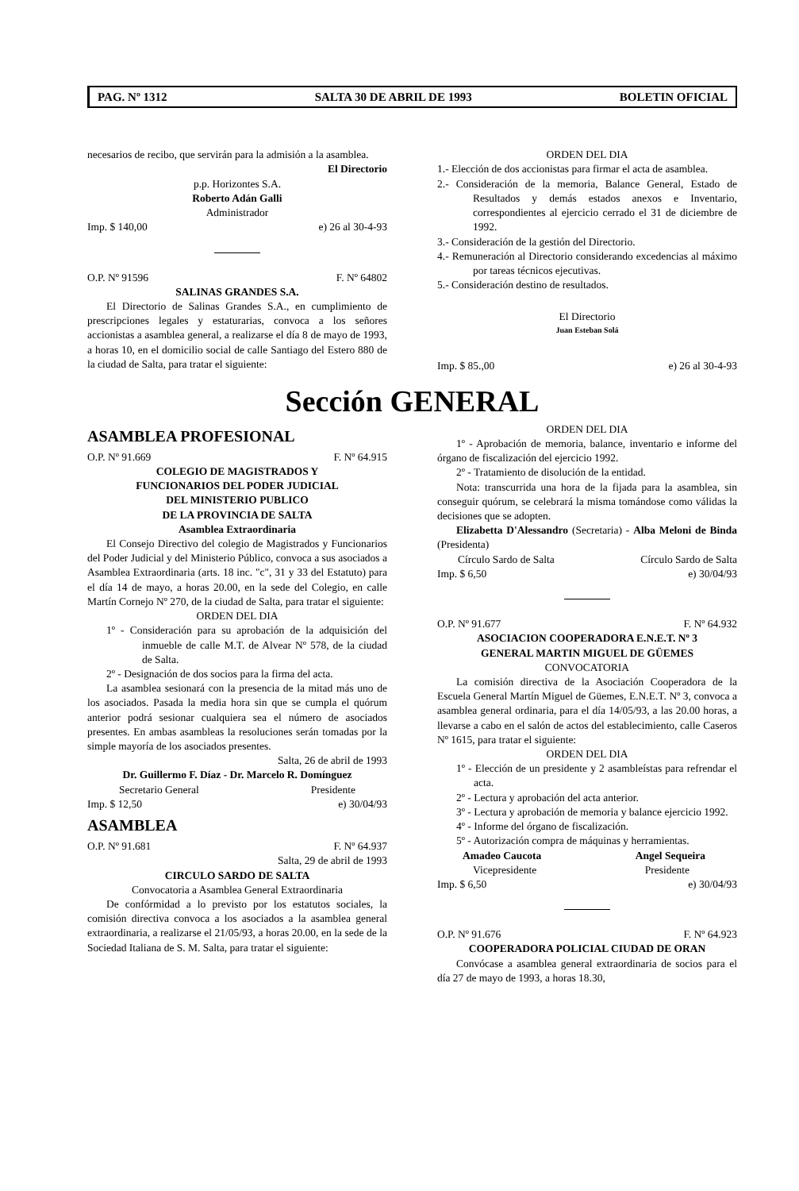PAG. Nº 1312 SALTA 30 DE ABRIL DE 1993 BOLETIN OFICIAL
necesarios de recibo, que servirán para la admisión a la asamblea.
El Directorio
p.p. Horizontes S.A.
Roberto Adán Galli
Administrador
Imp. $ 140,00 e) 26 al 30-4-93
O.P. Nº 91596 F. Nº 64802
SALINAS GRANDES S.A.
El Directorio de Salinas Grandes S.A., en cumplimiento de prescripciones legales y estaturarias, convoca a los señores accionistas a asamblea general, a realizarse el día 8 de mayo de 1993, a horas 10, en el domicilio social de calle Santiago del Estero 880 de la ciudad de Salta, para tratar el siguiente:
ORDEN DEL DIA
1.- Elección de dos accionistas para firmar el acta de asamblea.
2.- Consideración de la memoria, Balance General, Estado de Resultados y demás estados anexos e Inventario, correspondientes al ejercicio cerrado el 31 de diciembre de 1992.
3.- Consideración de la gestión del Directorio.
4.- Remuneración al Directorio considerando excedencias al máximo por tareas técnicos ejecutivas.
5.- Consideración destino de resultados.
El Directorio
Juan Esteban Solá
Imp. $ 85.,00 e) 26 al 30-4-93
Sección GENERAL
ASAMBLEA PROFESIONAL
O.P. Nº 91.669 F. Nº 64.915
COLEGIO DE MAGISTRADOS Y
FUNCIONARIOS DEL PODER JUDICIAL
DEL MINISTERIO PUBLICO
DE LA PROVINCIA DE SALTA
Asamblea Extraordinaria
El Consejo Directivo del colegio de Magistrados y Funcionarios del Poder Judicial y del Ministerio Público, convoca a sus asociados a Asamblea Extraordinaria (arts. 18 inc. "c", 31 y 33 del Estatuto) para el día 14 de mayo, a horas 20.00, en la sede del Colegio, en calle Martín Cornejo Nº 270, de la ciudad de Salta, para tratar el siguiente:
ORDEN DEL DIA
1º - Consideración para su aprobación de la adquisición del inmueble de calle M.T. de Alvear Nº 578, de la ciudad de Salta.
2º - Designación de dos socios para la firma del acta.
La asamblea sesionará con la presencia de la mitad más uno de los asociados. Pasada la media hora sin que se cumpla el quórum anterior podrá sesionar cualquiera sea el número de asociados presentes. En ambas asambleas la resoluciones serán tomadas por la simple mayoría de los asociados presentes.
Salta, 26 de abril de 1993
Dr. Guillermo F. Díaz - Dr. Marcelo R. Domínguez
Secretario General Presidente
Imp. $ 12,50 e) 30/04/93
ASAMBLEA
O.P. Nº 91.681 F. Nº 64.937
Salta, 29 de abril de 1993
CIRCULO SARDO DE SALTA
Convocatoria a Asamblea General Extraordinaria
De confórmidad a lo previsto por los estatutos sociales, la comisión directiva convoca a los asociados a la asamblea general extraordinaria, a realizarse el 21/05/93, a horas 20.00, en la sede de la Sociedad Italiana de S. M. Salta, para tratar el siguiente:
ORDEN DEL DIA
1º - Aprobación de memoria, balance, inventario e informe del órgano de fiscalización del ejercicio 1992.
2º - Tratamiento de disolución de la entidad.
Nota: transcurrida una hora de la fijada para la asamblea, sin conseguir quórum, se celebrará la misma tomándose como válidas la decisiones que se adopten.
Elizabetta D'Alessandro (Secretaria) - Alba Meloni de Binda (Presidenta)
Círculo Sardo de Salta Círculo Sardo de Salta
Imp. $ 6,50 e) 30/04/93
O.P. Nº 91.677 F. Nº 64.932
ASOCIACION COOPERADORA E.N.E.T. Nº 3
GENERAL MARTIN MIGUEL DE GÜEMES
CONVOCATORIA
La comisión directiva de la Asociación Cooperadora de la Escuela General Martín Miguel de Güemes, E.N.E.T. Nº 3, convoca a asamblea general ordinaria, para el día 14/05/93, a las 20.00 horas, a llevarse a cabo en el salón de actos del establecimiento, calle Caseros Nº 1615, para tratar el siguiente:
ORDEN DEL DIA
1º - Elección de un presidente y 2 asambleístas para refrendar el acta.
2º - Lectura y aprobación del acta anterior.
3º - Lectura y aprobación de memoria y balance ejercicio 1992.
4º - Informe del órgano de fiscalización.
5º - Autorización compra de máquinas y herramientas.
Amadeo Caucota Angel Sequeira
Vicepresidente Presidente
Imp. $ 6,50 e) 30/04/93
O.P. Nº 91.676 F. Nº 64.923
COOPERADORA POLICIAL CIUDAD DE ORAN
Convócase a asamblea general extraordinaria de socios para el día 27 de mayo de 1993, a horas 18.30,